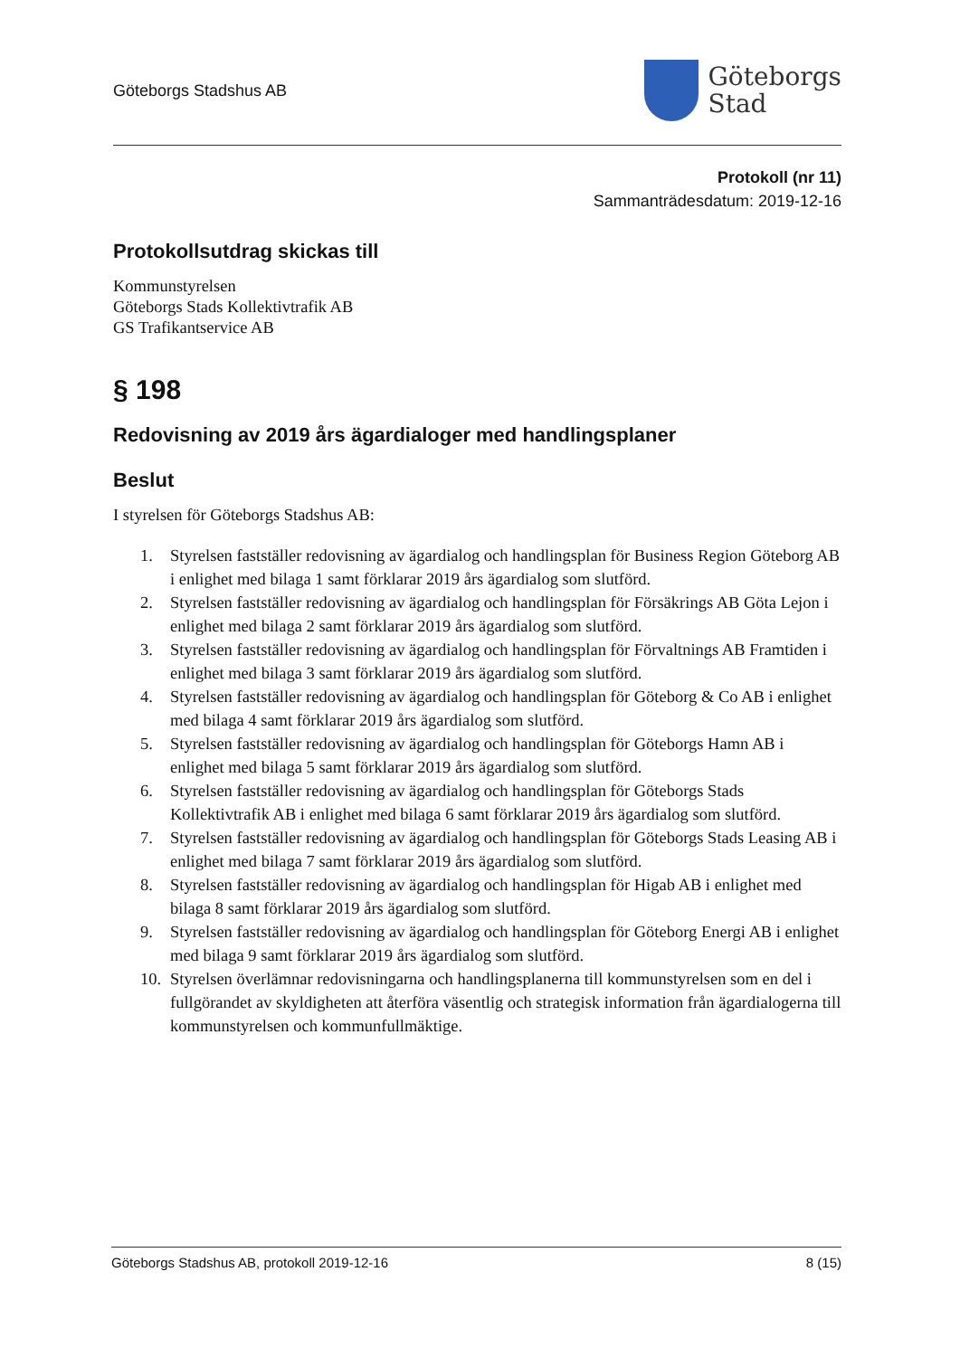Göteborgs Stadshus AB
Göteborgs
Stad
Protokoll (nr 11)
Sammanträdesdatum: 2019-12-16
Protokollsutdrag skickas till
Kommunstyrelsen
Göteborgs Stads Kollektivtrafik AB
GS Trafikantservice AB
§ 198
Redovisning av 2019 års ägardialoger med handlingsplaner
Beslut
I styrelsen för Göteborgs Stadshus AB:
1. Styrelsen fastställer redovisning av ägardialog och handlingsplan för Business Region Göteborg AB i enlighet med bilaga 1 samt förklarar 2019 års ägardialog som slutförd.
2. Styrelsen fastställer redovisning av ägardialog och handlingsplan för Försäkrings AB Göta Lejon i enlighet med bilaga 2 samt förklarar 2019 års ägardialog som slutförd.
3. Styrelsen fastställer redovisning av ägardialog och handlingsplan för Förvaltnings AB Framtiden i enlighet med bilaga 3 samt förklarar 2019 års ägardialog som slutförd.
4. Styrelsen fastställer redovisning av ägardialog och handlingsplan för Göteborg & Co AB i enlighet med bilaga 4 samt förklarar 2019 års ägardialog som slutförd.
5. Styrelsen fastställer redovisning av ägardialog och handlingsplan för Göteborgs Hamn AB i enlighet med bilaga 5 samt förklarar 2019 års ägardialog som slutförd.
6. Styrelsen fastställer redovisning av ägardialog och handlingsplan för Göteborgs Stads Kollektivtrafik AB i enlighet med bilaga 6 samt förklarar 2019 års ägardialog som slutförd.
7. Styrelsen fastställer redovisning av ägardialog och handlingsplan för Göteborgs Stads Leasing AB i enlighet med bilaga 7 samt förklarar 2019 års ägardialog som slutförd.
8. Styrelsen fastställer redovisning av ägardialog och handlingsplan för Higab AB i enlighet med bilaga 8 samt förklarar 2019 års ägardialog som slutförd.
9. Styrelsen fastställer redovisning av ägardialog och handlingsplan för Göteborg Energi AB i enlighet med bilaga 9 samt förklarar 2019 års ägardialog som slutförd.
10. Styrelsen överlämnar redovisningarna och handlingsplanerna till kommunstyrelsen som en del i fullgörandet av skyldigheten att återföra väsentlig och strategisk information från ägardialogerna till kommunstyrelsen och kommunfullmäktige.
Göteborgs Stadshus AB, protokoll 2019-12-16 8 (15)